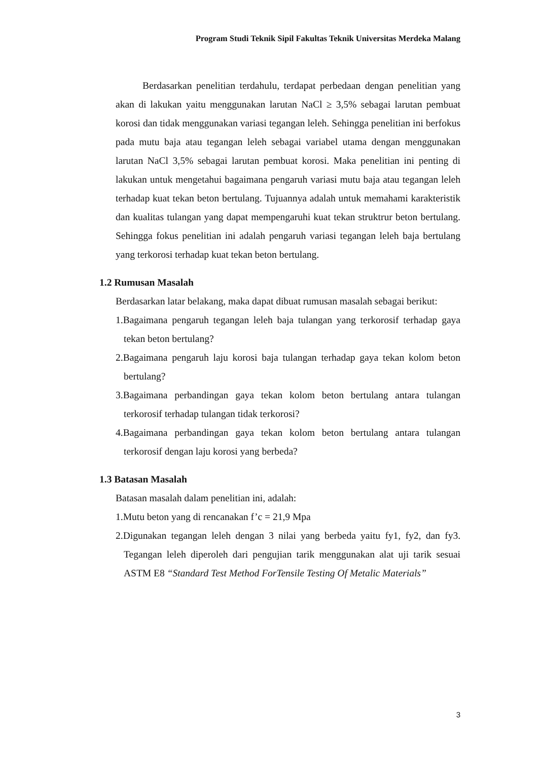Program Studi Teknik Sipil Fakultas Teknik Universitas Merdeka Malang
Berdasarkan penelitian terdahulu, terdapat perbedaan dengan penelitian yang akan di lakukan yaitu menggunakan larutan NaCl ≥ 3,5% sebagai larutan pembuat korosi dan tidak menggunakan variasi tegangan leleh. Sehingga penelitian ini berfokus pada mutu baja atau tegangan leleh sebagai variabel utama dengan menggunakan larutan NaCl 3,5% sebagai larutan pembuat korosi. Maka penelitian ini penting di lakukan untuk mengetahui bagaimana pengaruh variasi mutu baja atau tegangan leleh terhadap kuat tekan beton bertulang. Tujuannya adalah untuk memahami karakteristik dan kualitas tulangan yang dapat mempengaruhi kuat tekan struktrur beton bertulang. Sehingga fokus penelitian ini adalah pengaruh variasi tegangan leleh baja bertulang yang terkorosi terhadap kuat tekan beton bertulang.
1.2 Rumusan Masalah
Berdasarkan latar belakang, maka dapat dibuat rumusan masalah sebagai berikut:
1.Bagaimana pengaruh tegangan leleh baja tulangan yang terkorosif terhadap gaya tekan beton bertulang?
2.Bagaimana pengaruh laju korosi baja tulangan terhadap gaya tekan kolom beton bertulang?
3.Bagaimana perbandingan gaya tekan kolom beton bertulang antara tulangan terkorosif terhadap tulangan tidak terkorosi?
4.Bagaimana perbandingan gaya tekan kolom beton bertulang antara tulangan terkorosif dengan laju korosi yang berbeda?
1.3 Batasan Masalah
Batasan masalah dalam penelitian ini, adalah:
1.Mutu beton yang di rencanakan f’c = 21,9 Mpa
2.Digunakan tegangan leleh dengan 3 nilai yang berbeda yaitu fy1, fy2, dan fy3. Tegangan leleh diperoleh dari pengujian tarik menggunakan alat uji tarik sesuai ASTM E8 “Standard Test Method ForTensile Testing Of Metalic Materials”
3